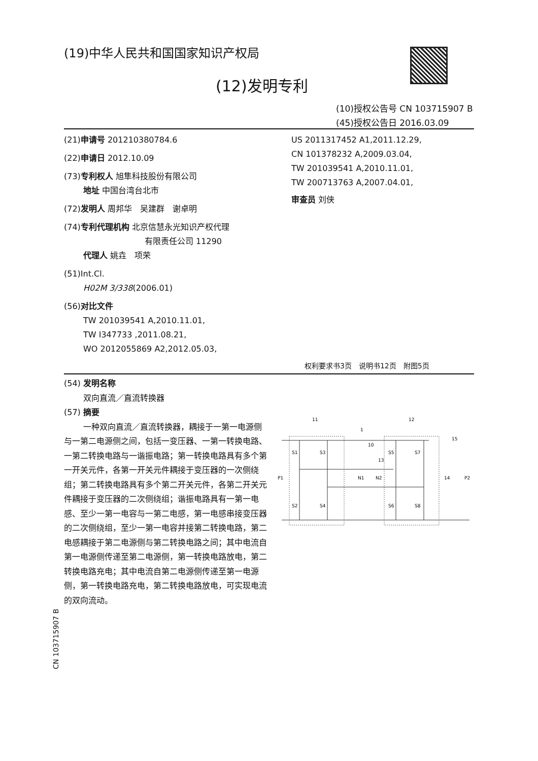(19)中华人民共和国国家知识产权局
(12)发明专利
(10)授权公告号 CN 103715907 B
(45)授权公告日 2016.03.09
(21)申请号 201210380784.6
(22)申请日 2012.10.09
(73)专利权人 旭隼科技股份有限公司
地址 中国台湾台北市
(72)发明人 周邦华　吴建群　谢卓明
(74)专利代理机构 北京信慧永光知识产权代理
有限责任公司 11290
代理人 姚垚　项荣
(51)Int.Cl.
H02M 3/338(2006.01)
(56)对比文件
TW 201039541 A,2010.11.01,
TW I347733 ,2011.08.21,
WO 2012055869 A2,2012.05.03,
US 2011317452 A1,2011.12.29,
CN 101378232 A,2009.03.04,
TW 201039541 A,2010.11.01,
TW 200713763 A,2007.04.01,
审查员 刘侠
权利要求书3页　说明书12页　附图5页
(54) 发明名称
双向直流／直流转换器
(57) 摘要
一种双向直流／直流转换器，耦接于一第一电源侧与一第二电源侧之间，包括一变压器、一第一转换电路、一第二转换电路与一谐振电路；第一转换电路具有多个第一开关元件，各第一开关元件耦接于变压器的一次侧绕组；第二转换电路具有多个第二开关元件，各第二开关元件耦接于变压器的二次侧绕组；谐振电路具有一第一电感、至少一第一电容与一第二电感，第一电感串接变压器的二次侧绕组，至少一第一电容并接第二转换电路，第二电感耦接于第二电源侧与第二转换电路之间；其中电流自第一电源侧传递至第二电源侧，第一转换电路放电，第二转换电路充电；其中电流自第二电源侧传递至第一电源侧，第一转换电路充电，第二转换电路放电，可实现电流的双向流动。
11
12
1
15
P1
P2
N1
N2
S1
S3
S2
S4
S5
S7
S6
S8
13
14
10
CN 103715907 B